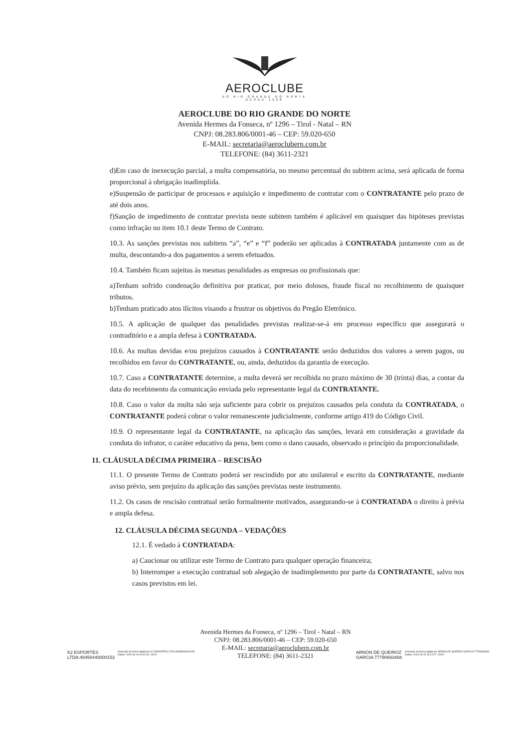AEROCLUBE
DO RIO GRANDE DO NORTE
DESDE 1928
AEROCLUBE DO RIO GRANDE DO NORTE
Avenida Hermes da Fonseca, nº 1296 – Tirol - Natal – RN
CNPJ: 08.283.806/0001-46 – CEP: 59.020-650
E-MAIL: secretaria@aeroclubern.com.br
TELEFONE: (84) 3611-2321
d)Em caso de inexecução parcial, a multa compensatória, no mesmo percentual do subitem acima, será aplicada de forma proporcional à obrigação inadimplida.
e)Suspensão de participar de processos e aquisição e impedimento de contratar com o CONTRATANTE pelo prazo de até dois anos.
f)Sanção de impedimento de contratar prevista neste subitem também é aplicável em quaisquer das hipóteses previstas como infração no item 10.1 deste Termo de Contrato.
10.3. As sanções previstas nos subitens “a”, “e” e “f” poderão ser aplicadas à CONTRATADA juntamente com as de multa, descontando-a dos pagamentos a serem efetuados.
10.4. Também ficam sujeitas às mesmas penalidades as empresas ou profissionais que:
a)Tenham sofrido condenação definitiva por praticar, por meio dolosos, fraude fiscal no recolhimento de quaisquer tributos.
b)Tenham praticado atos ilícitos visando a frustrar os objetivos do Pregão Eletrônico.
10.5. A aplicação de qualquer das penalidades previstas realizar-se-á em processo específico que assegurará o contraditório e a ampla defesa à CONTRATADA.
10.6. As multas devidas e/ou prejuízos causados à CONTRATANTE serão deduzidos dos valores a serem pagos, ou recolhidos em favor do CONTRATANTE, ou, ainda, deduzidos da garantia de execução.
10.7. Caso a CONTRATANTE determine, a multa deverá ser recolhida no prazo máximo de 30 (trinta) dias, a contar da data do recebimento da comunicação enviada pelo representante legal da CONTRATANTE.
10.8. Caso o valor da multa não seja suficiente para cobrir os prejuízos causados pela conduta da CONTRATADA, o CONTRATANTE poderá cobrar o valor remanescente judicialmente, conforme artigo 419 do Código Civil.
10.9. O representante legal da CONTRATANTE, na aplicação das sanções, levará em consideração a gravidade da conduta do infrator, o caráter educativo da pena, bem como o dano causado, observado o princípio da proporcionalidade.
11. CLÁUSULA DÉCIMA PRIMEIRA – RESCISÃO
11.1. O presente Termo de Contrato poderá ser rescindido por ato unilateral e escrito da CONTRATANTE, mediante aviso prévio, sem prejuízo da aplicação das sanções previstas neste instrumento.
11.2. Os casos de rescisão contratual serão formalmente motivados, assegurando-se à CONTRATADA o direito à prévia e ampla defesa.
12. CLÁUSULA DÉCIMA SEGUNDA – VEDAÇÕES
12.1. É vedado à CONTRATADA:
a) Caucionar ou utilizar este Termo de Contrato para qualquer operação financeira;
b) Interromper a execução contratual sob alegação de inadimplemento por parte da CONTRATANTE, salvo nos casos previstos em lei.
K2 ESPORTES
LTDA:49458446000153 Assinado de forma digital por K2 ESPORTES LTDA:49458446000153
Dados: 2024.03.19 16:01:54 -03'00'
Avenida Hermes da Fonseca, nº 1296 – Tirol - Natal – RN
CNPJ: 08.283.806/0001-46 – CEP: 59.020-650
E-MAIL: secretaria@aeroclubern.com.br
TELEFONE: (84) 3611-2321
ARNON DE QUEIROZ
GARCIA:77790693468 Assinado de forma digital por ARNON DE QUEIROZ GARCIA:77790693468
Dados: 2024.03.15 16:22:27 -03'00'